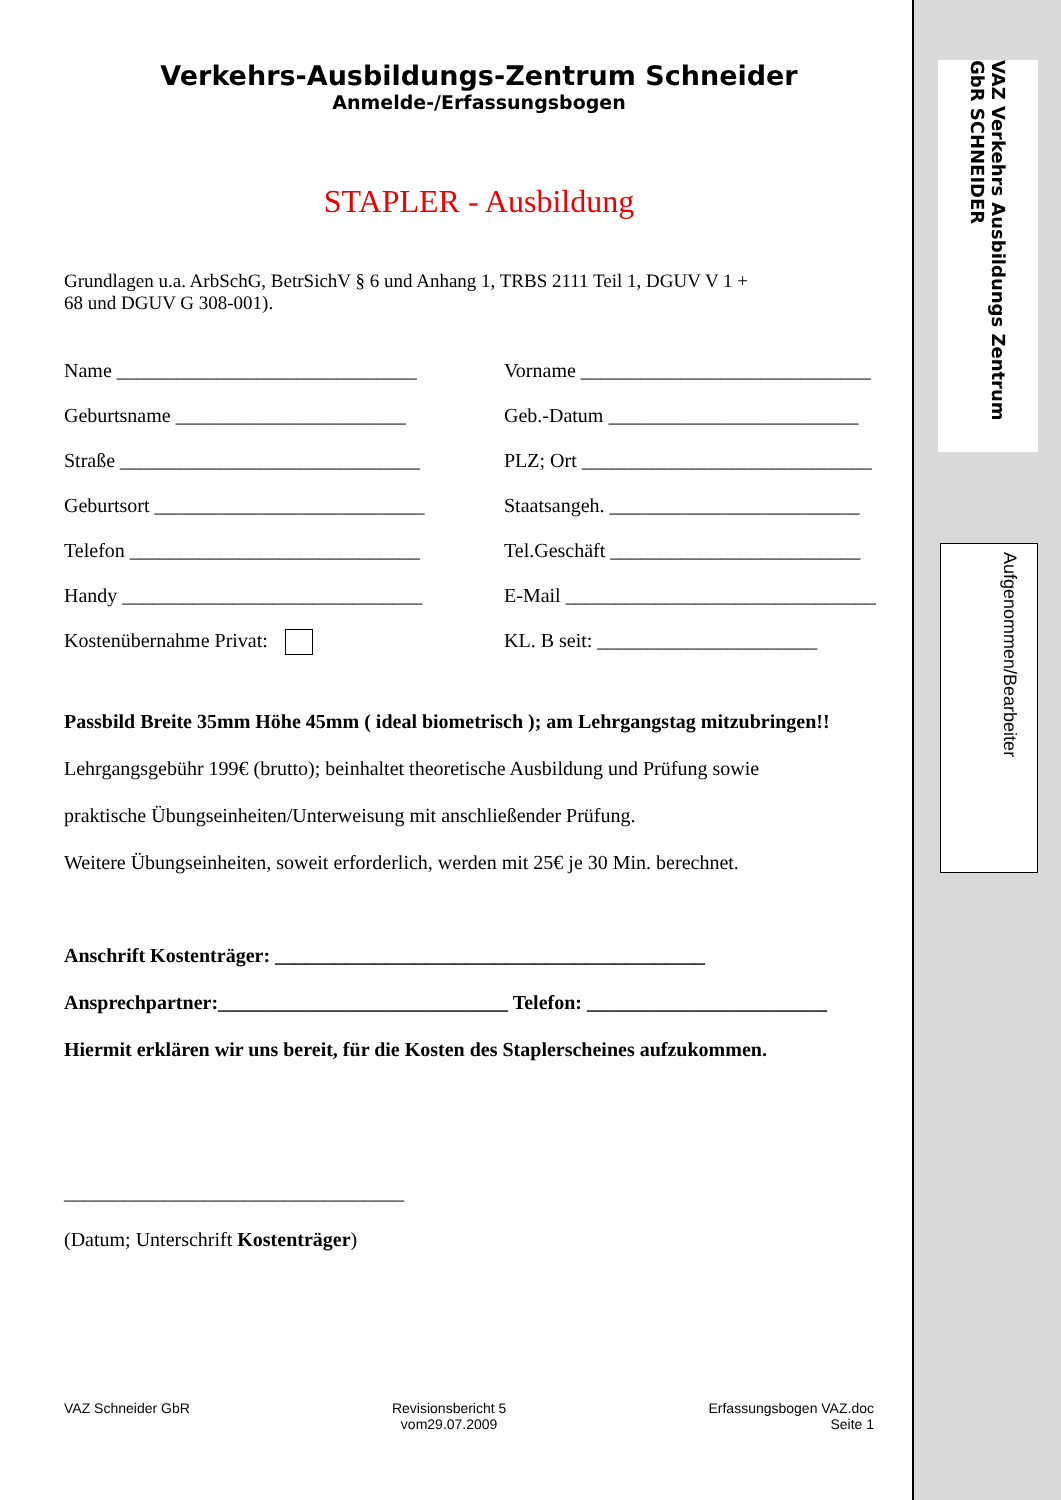VAZ Verkehrs Ausbildungs Zentrum GbR SCHNEIDER
Aufgenommen/Bearbeiter
Verkehrs-Ausbildungs-Zentrum Schneider
Anmelde-/Erfassungsbogen
STAPLER - Ausbildung
Grundlagen u.a. ArbSchG, BetrSichV § 6 und Anhang 1, TRBS 2111 Teil 1, DGUV V 1 +
68 und DGUV G 308-001).
Name ______________________________
Vorname _____________________________
Geburtsname _______________________
Geb.-Datum _________________________
Straße ______________________________
PLZ; Ort _____________________________
Geburtsort ___________________________
Staatsangeh. _________________________
Telefon _____________________________
Tel.Geschäft _________________________
Handy ______________________________
E-Mail _______________________________
Kostenübernahme Privat:
KL. B seit: ______________________
Passbild Breite 35mm Höhe 45mm ( ideal biometrisch ); am Lehrgangstag mitzubringen!!
Lehrgangsgebühr 199€ (brutto); beinhaltet theoretische Ausbildung und Prüfung sowie
praktische Übungseinheiten/Unterweisung mit anschließender Prüfung.
Weitere Übungseinheiten, soweit erforderlich, werden mit 25€ je 30 Min. berechnet.
Anschrift Kostenträger: ___________________________________________
Ansprechpartner:_____________________________ Telefon: ________________________
Hiermit erklären wir uns bereit, für die Kosten des Staplerscheines aufzukommen.
__________________________________
(Datum; Unterschrift Kostenträger)
VAZ Schneider GbR Revisionsbericht 5
vom29.07.2009
Erfassungsbogen VAZ.doc
Seite 1